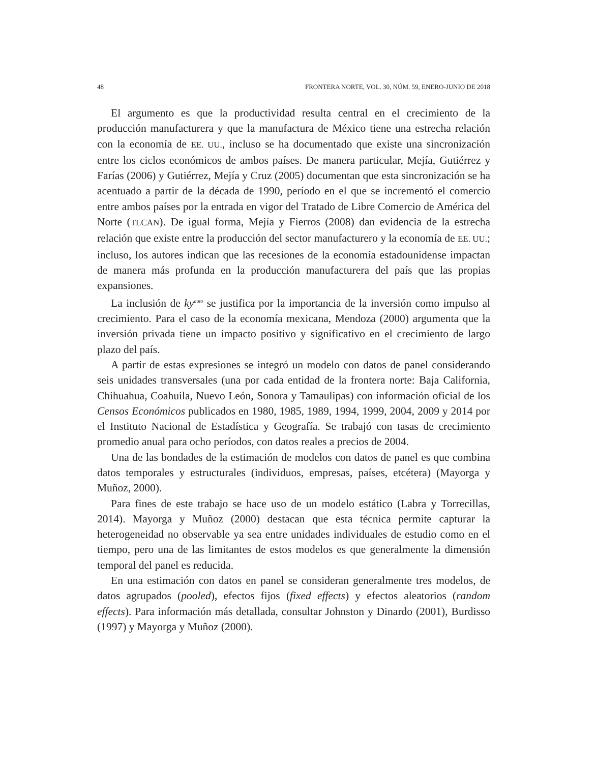48 FRONTERA NORTE, VOL. 30, NÚM. 59, ENERO-JUNIO DE 2018
El argumento es que la productividad resulta central en el crecimiento de la producción manufacturera y que la manufactura de México tiene una estrecha relación con la economía de EE. UU., incluso se ha documentado que existe una sincronización entre los ciclos económicos de ambos países. De manera particular, Mejía, Gutiérrez y Farías (2006) y Gutiérrez, Mejía y Cruz (2005) documentan que esta sincronización se ha acentuado a partir de la década de 1990, período en el que se incrementó el comercio entre ambos países por la entrada en vigor del Tratado de Libre Comercio de América del Norte (TLCAN). De igual forma, Mejía y Fierros (2008) dan evidencia de la estrecha relación que existe entre la producción del sector manufacturero y la economía de EE. UU.; incluso, los autores indican que las recesiones de la economía estadounidense impactan de manera más profunda en la producción manufacturera del país que las propias expansiones.
La inclusión de ky<sup>auto</sup> se justifica por la importancia de la inversión como impulso al crecimiento. Para el caso de la economía mexicana, Mendoza (2000) argumenta que la inversión privada tiene un impacto positivo y significativo en el crecimiento de largo plazo del país.
A partir de estas expresiones se integró un modelo con datos de panel considerando seis unidades transversales (una por cada entidad de la frontera norte: Baja California, Chihuahua, Coahuila, Nuevo León, Sonora y Tamaulipas) con información oficial de los Censos Económicos publicados en 1980, 1985, 1989, 1994, 1999, 2004, 2009 y 2014 por el Instituto Nacional de Estadística y Geografía. Se trabajó con tasas de crecimiento promedio anual para ocho períodos, con datos reales a precios de 2004.
Una de las bondades de la estimación de modelos con datos de panel es que combina datos temporales y estructurales (individuos, empresas, países, etcétera) (Mayorga y Muñoz, 2000).
Para fines de este trabajo se hace uso de un modelo estático (Labra y Torrecillas, 2014). Mayorga y Muñoz (2000) destacan que esta técnica permite capturar la heterogeneidad no observable ya sea entre unidades individuales de estudio como en el tiempo, pero una de las limitantes de estos modelos es que generalmente la dimensión temporal del panel es reducida.
En una estimación con datos en panel se consideran generalmente tres modelos, de datos agrupados (pooled), efectos fijos (fixed effects) y efectos aleatorios (random effects). Para información más detallada, consultar Johnston y Dinardo (2001), Burdisso (1997) y Mayorga y Muñoz (2000).